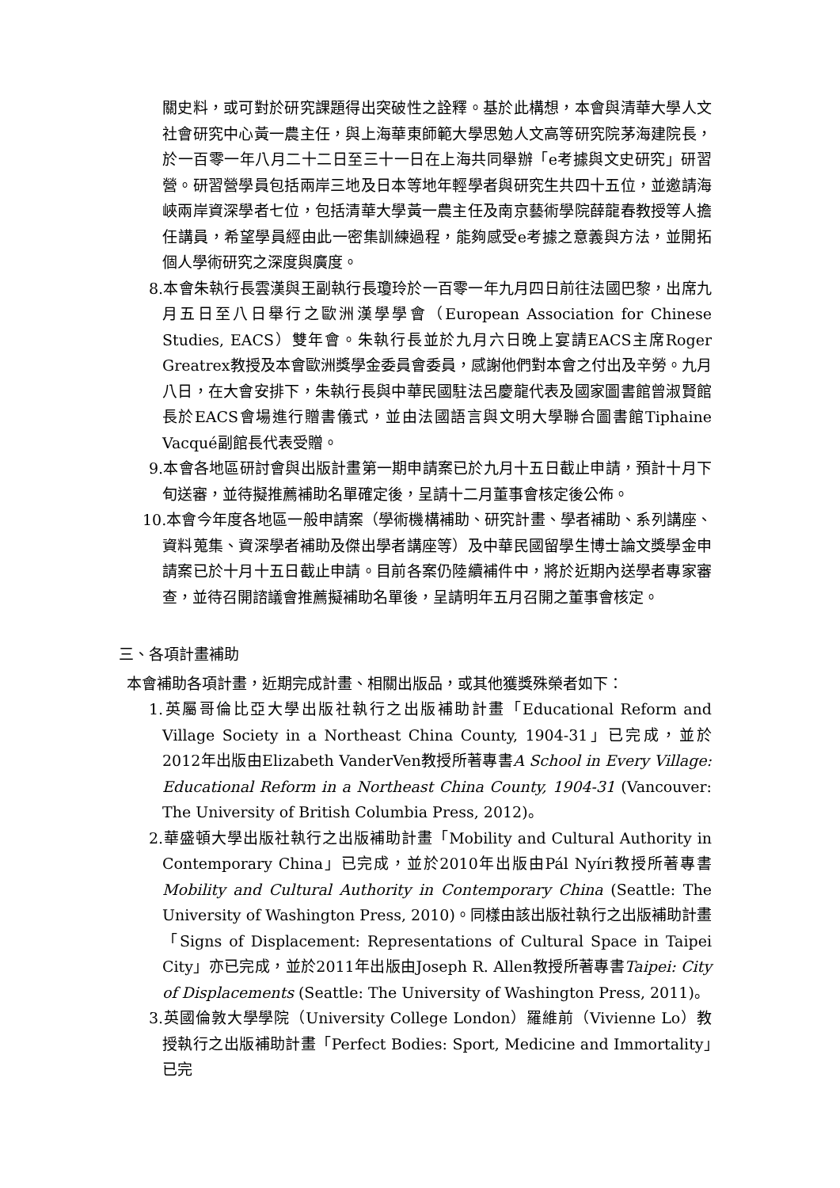關史料，或可對於研究課題得出突破性之詮釋。基於此構想，本會與清華大學人文社會研究中心黃一農主任，與上海華東師範大學思勉人文高等研究院茅海建院長，於一百零一年八月二十二日至三十一日在上海共同舉辦「e考據與文史研究」研習營。研習營學員包括兩岸三地及日本等地年輕學者與研究生共四十五位，並邀請海峽兩岸資深學者七位，包括清華大學黃一農主任及南京藝術學院薛龍春教授等人擔任講員，希望學員經由此一密集訓練過程，能夠感受e考據之意義與方法，並開拓個人學術研究之深度與廣度。
8.本會朱執行長雲漢與王副執行長瓊玲於一百零一年九月四日前往法國巴黎，出席九月五日至八日舉行之歐洲漢學學會（European Association for Chinese Studies, EACS）雙年會。朱執行長並於九月六日晚上宴請EACS主席Roger Greatrex教授及本會歐洲獎學金委員會委員，感謝他們對本會之付出及辛勞。九月八日，在大會安排下，朱執行長與中華民國駐法呂慶龍代表及國家圖書館曾淑賢館長於EACS會場進行贈書儀式，並由法國語言與文明大學聯合圖書館Tiphaine Vacqué副館長代表受贈。
9.本會各地區研討會與出版計畫第一期申請案已於九月十五日截止申請，預計十月下旬送審，並待擬推薦補助名單確定後，呈請十二月董事會核定後公佈。
10.本會今年度各地區一般申請案（學術機構補助、研究計畫、學者補助、系列講座、資料蒐集、資深學者補助及傑出學者講座等）及中華民國留學生博士論文獎學金申請案已於十月十五日截止申請。目前各案仍陸續補件中，將於近期內送學者專家審查，並待召開諮議會推薦擬補助名單後，呈請明年五月召開之董事會核定。
三、各項計畫補助
本會補助各項計畫，近期完成計畫、相關出版品，或其他獲獎殊榮者如下：
1.英屬哥倫比亞大學出版社執行之出版補助計畫「Educational Reform and Village Society in a Northeast China County, 1904-31」已完成，並於2012年出版由Elizabeth VanderVen教授所著專書A School in Every Village: Educational Reform in a Northeast China County, 1904-31 (Vancouver: The University of British Columbia Press, 2012)。
2.華盛頓大學出版社執行之出版補助計畫「Mobility and Cultural Authority in Contemporary China」已完成，並於2010年出版由Pál Nyíri教授所著專書Mobility and Cultural Authority in Contemporary China (Seattle: The University of Washington Press, 2010)。同樣由該出版社執行之出版補助計畫「Signs of Displacement: Representations of Cultural Space in Taipei City」亦已完成，並於2011年出版由Joseph R. Allen教授所著專書Taipei: City of Displacements (Seattle: The University of Washington Press, 2011)。
3.英國倫敦大學學院（University College London）羅維前（Vivienne Lo）教授執行之出版補助計畫「Perfect Bodies: Sport, Medicine and Immortality」已完